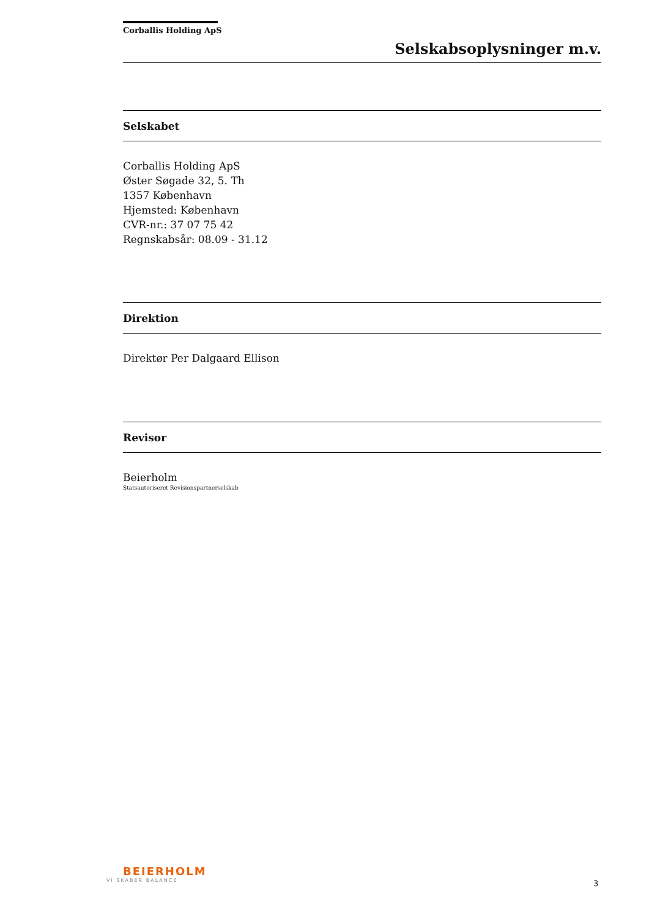Corballis Holding ApS
Selskabsoplysninger m.v.
Selskabet
Corballis Holding ApS
Øster Søgade 32, 5. Th
1357 København
Hjemsted: København
CVR-nr.: 37 07 75 42
Regnskabsår: 08.09 - 31.12
Direktion
Direktør Per Dalgaard Ellison
Revisor
Beierholm
Statsautoriseret Revisionspartnerselskab
BEIERHOLM
VI SKABER BALANCE
3